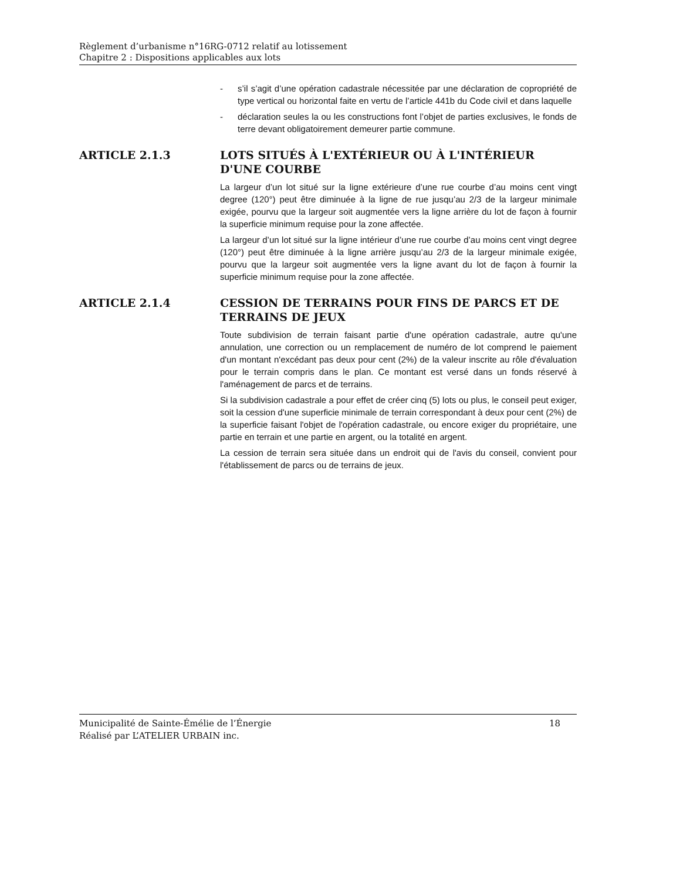Règlement d’urbanisme n°16RG-0712 relatif au lotissement
Chapitre 2 : Dispositions applicables aux lots
- s’il s’agit d’une opération cadastrale nécessitée par une déclaration de copropriété de type vertical ou horizontal faite en vertu de l’article 441b du Code civil et dans laquelle
- déclaration seules la ou les constructions font l’objet de parties exclusives, le fonds de terre devant obligatoirement demeurer partie commune.
ARTICLE 2.1.3 LOTS SITUÉS À L'EXTÉRIEUR OU À L'INTÉRIEUR D'UNE COURBE
La largeur d’un lot situé sur la ligne extérieure d’une rue courbe d’au moins cent vingt degree (120°) peut être diminuée à la ligne de rue jusqu’au 2/3 de la largeur minimale exigée, pourvu que la largeur soit augmentée vers la ligne arrière du lot de façon à fournir la superficie minimum requise pour la zone affectée.
La largeur d’un lot situé sur la ligne intérieur d’une rue courbe d’au moins cent vingt degree (120°) peut être diminuée à la ligne arrière jusqu’au 2/3 de la largeur minimale exigée, pourvu que la largeur soit augmentée vers la ligne avant du lot de façon à fournir la superficie minimum requise pour la zone affectée.
ARTICLE 2.1.4 CESSION DE TERRAINS POUR FINS DE PARCS ET DE TERRAINS DE JEUX
Toute subdivision de terrain faisant partie d'une opération cadastrale, autre qu'une annulation, une correction ou un remplacement de numéro de lot comprend le paiement d'un montant n'excédant pas deux pour cent (2%) de la valeur inscrite au rôle d'évaluation pour le terrain compris dans le plan. Ce montant est versé dans un fonds réservé à l'aménagement de parcs et de terrains.
Si la subdivision cadastrale a pour effet de créer cinq (5) lots ou plus, le conseil peut exiger, soit la cession d'une superficie minimale de terrain correspondant à deux pour cent (2%) de la superficie faisant l'objet de l'opération cadastrale, ou encore exiger du propriétaire, une partie en terrain et une partie en argent, ou la totalité en argent.
La cession de terrain sera située dans un endroit qui de l'avis du conseil, convient pour l'établissement de parcs ou de terrains de jeux.
Municipalité de Sainte-Émélie de l’Énergie
Réalisé par L’ATELIER URBAIN inc.
18